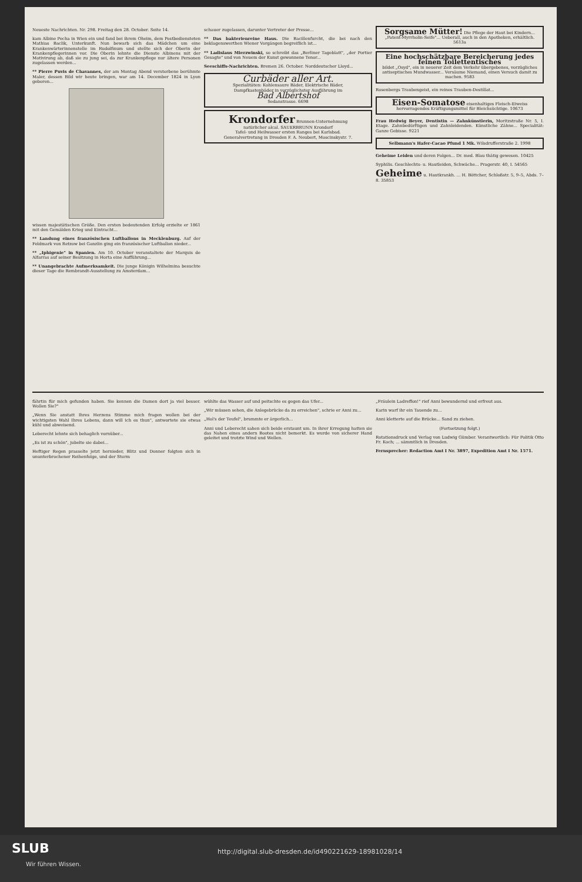Neueste Nachrichten. Nr. 298. Freitag den 28. October. Seite 14.
kam Albine Pecha in Wien ein und fand bei ihrem Oheim, dem Postbediensteten Mathias Baclik, Unterkunft. Nun bewarb sich das Mädchen um eine Krankenwärterinnenstelle im Rudolfinum und stellte sich der Oberin der Krankenpflegerinnen vor. Die Oberin lehnte die Dienste Albinens mit der Motivirung ab, daß sie zu jung sei, da zur Krankenpflege nur ältere Personen zugelassen werden...
** Pierre Puvis de Chavannes, der am Montag Abend verstorbene berühmte Maler, dessen Bild wir heute bringen, war am 14. December 1824 in Lyon geboren...
wissen majestätischen Größe. Den ersten bedeutenden Erfolg erzielte er 1861 mit den Gemälden Krieg und Eintracht...
** Landung eines französischen Luftballons in Mecklenburg. Auf der Feldmark von Retzow bei Ganzlin ging ein französischer Luftballon nieder...
** „Iphigenie" in Spanien. Am 10. October veranstaltete der Marquis de Alfarras auf seiner Besitzung in Horta eine Aufführung...
** Unangebrachte Aufmerksamkeit. Die junge Königin Wilhelmina besuchte dieser Tage die Rembrandt-Ausstellung zu Amsterdam...
schauer zugelassen, darunter Vertreter der Presse...
** Das bakterienreine Haus. Die Bacillenfurcht, die bei nach den beklagenswerthen Wiener Vorgängen begreiflich ist...
** Ladislaus Mierzwinski, so schreibt das „Berliner Tageblatt", „der Portier Gesagte" und von Neuem der Kunst gewonnene Tenor...
Seeschiffs-Nachrichten. Bremen 26. October. Norddeutscher Lloyd...
Curbäder aller Art.
Spezialitäten: Kohlensaure Bäder, Elektrische Bäder,
Dampfkastenbäder in vorzüglichster Ausführung im
Bad Albertshof
Sedanstrasse. 6698
Krondorfer Brunnen-Unternehmung
natürlicher alcal. SAUERBRUNN Krondorf
Tafel- und Heilwasser ersten Ranges bei Karlsbad.
Generalvertretung in Dresden F. A. Neubert, Moscinskystr. 7.
Sorgsame Mütter! Die Pflege der Haut bei Kindern... „Patent-Myrrholin-Seife"... Ueberall, auch in den Apotheken, erhältlich. 5613a
Eine hochschätzbare Bereicherung jedes feinen Toilettentisches
bildet „Osyd", ein in neuerer Zeit dem Verkehr übergebenes, vorzügliches antiseptisches Mundwasser... Versäume Niemand, einen Versuch damit zu machen. 9583
Rosenbergs Traubengeist, ein reines Trauben-Destillat...
Eisen-Somatose eisenhaltiges Fleisch-Eiweiss
hervorragendes Kräftigungsmittel für Bleichsüchtige. 10673
Frau Hedwig Beyer, Dentistin — Zahnkünstlerin, Moritzstraße Nr. 5, I. Etage. Zahnbedürftigen und Zahnleidenden. Künstliche Zähne... Specialität: Ganze Gebisse. 9221
Selbmann's Hafer-Cacao Pfund 1 Mk. Wilsdrufferstraße 2. 1998
Geheime Leiden und deren Folgen... Dr. med. Blau thätig gewesen. 10425
Syphilis. Geschlechts- u. Hautleiden, Schwäche... Pragerstr. 40, I. 54565
Geheime u. Hautkrankh. ... H. Böttcher, Schloßstr. 5, 9–5, Abds. 7–8. 35853
fährtin für mich gefunden haben. Sie kennen die Damen dort ja viel besser. Wollen Sie?"
„Wenn Sie anstatt Ihres Herzens Stimme mich fragen wollen bei der wichtigsten Wahl Ihres Lebens, dann will ich es thun", antwortete sie etwas kühl und abweisend.
Leberecht lehnte sich behaglich vornüber...
„Es ist zu schön", jubelte sie dabei...
Heftiger Regen prasselte jetzt hernieder, Blitz und Donner folgten sich in ununterbrochener Reihenfolge, und der Sturm
wühlte das Wasser auf und peitschte es gegen das Ufer...
„Wir müssen sehen, die Anlegebrücke da zu erreichen", schrie er Anni zu...
„Hol's der Teufel", brummte er ärgerlich...
Anni und Leberecht sahen sich beide erstaunt um. In ihrer Erregung hatten sie das Nahen eines andern Bootes nicht bemerkt. Es wurde von sicherer Hand geleitet und trotzte Wind und Wellen.
„Fräulein Ladreffon!" rief Anni bewundernd und erfreut aus.
Karin warf ihr ein Tauende zu...
Anni kletterte auf die Brücke... Sand zu ziehen.
(Fortsetzung folgt.)
Rotationsdruck und Verlag von Ludwig Gümber. Verantwortlich: Für Politik Otto Fr. Koch; ... sämmtlich in Dresden.
Fernsprecher: Redaction Amt I Nr. 3897, Expedition Amt I Nr. 1571.
SLUB
Wir führen Wissen.
http://digital.slub-dresden.de/id490221629-18981028/14